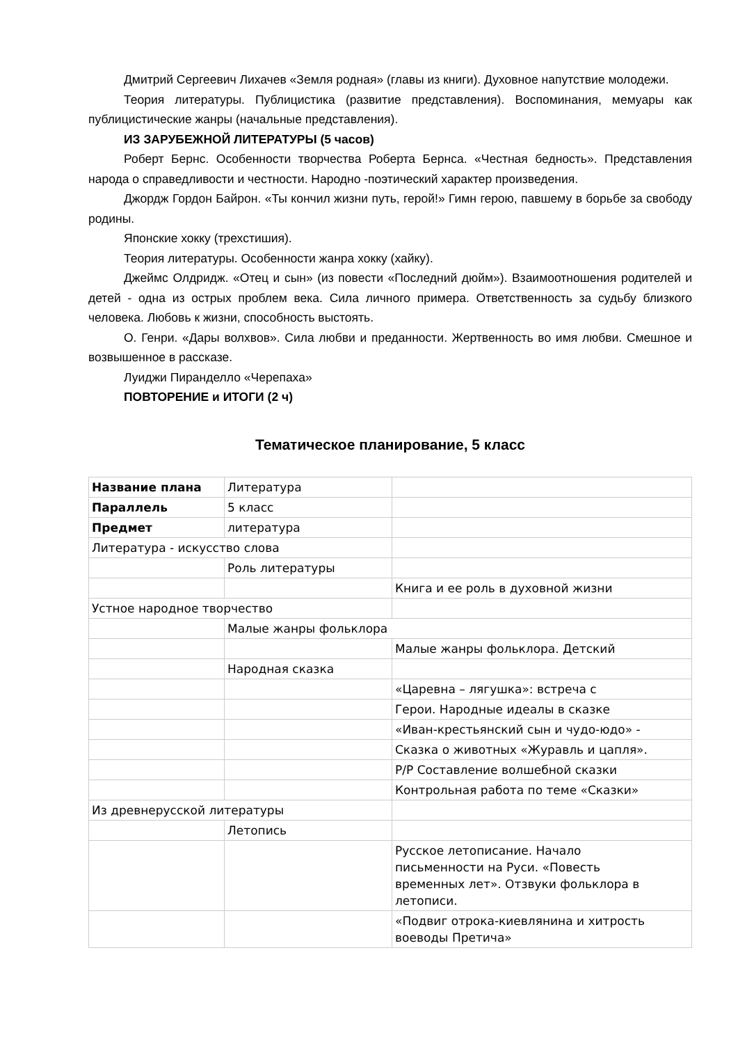Дмитрий Сергеевич Лихачев «Земля родная» (главы из книги). Духовное напутствие молодежи.
Теория литературы. Публицистика (развитие представления). Воспоминания, мемуары как публицистические жанры (начальные представления).
ИЗ ЗАРУБЕЖНОЙ ЛИТЕРАТУРЫ (5 часов)
Роберт Бернс. Особенности творчества Роберта Бернса. «Честная бедность». Представления народа о справедливости и честности. Народно -поэтический характер произведения.
Джордж Гордон Байрон. «Ты кончил жизни путь, герой!» Гимн герою, павшему в борьбе за свободу родины.
Японские хокку (трехстишия).
Теория литературы. Особенности жанра хокку (хайку).
Джеймс Олдридж. «Отец и сын» (из повести «Последний дюйм»). Взаимоотношения родителей и детей - одна из острых проблем века. Сила личного примера. Ответственность за судьбу близкого человека. Любовь к жизни, способность выстоять.
О. Генри. «Дары волхвов». Сила любви и преданности. Жертвенность во имя любви. Смешное и возвышенное в рассказе.
Луиджи Пиранделло «Черепаха»
ПОВТОРЕНИЕ и ИТОГИ (2 ч)
Тематическое планирование, 5 класс
| Название плана | Литература | |
| Параллель | 5 класс | |
| Предмет | литература | |
| Литература - искусство слова | | |
| | Роль литературы | |
| | | Книга и ее роль в духовной жизни |
| Устное народное творчество | | |
| | Малые жанры фольклора | |
| | | Малые жанры фольклора. Детский |
| | Народная сказка | |
| | | «Царевна – лягушка»: встреча с |
| | | Герои. Народные идеалы в сказке |
| | | «Иван-крестьянский сын и чудо-юдо» - |
| | | Сказка о животных «Журавль и цапля». |
| | | Р/Р Составление волшебной сказки |
| | | Контрольная работа по теме «Сказки» |
| Из древнерусской литературы | | |
| | Летопись | |
| | | Русское летописание. Начало письменности на Руси. «Повесть временных лет». Отзвуки фольклора в летописи. |
| | | «Подвиг отрока-киевлянина и хитрость воеводы Претича» |